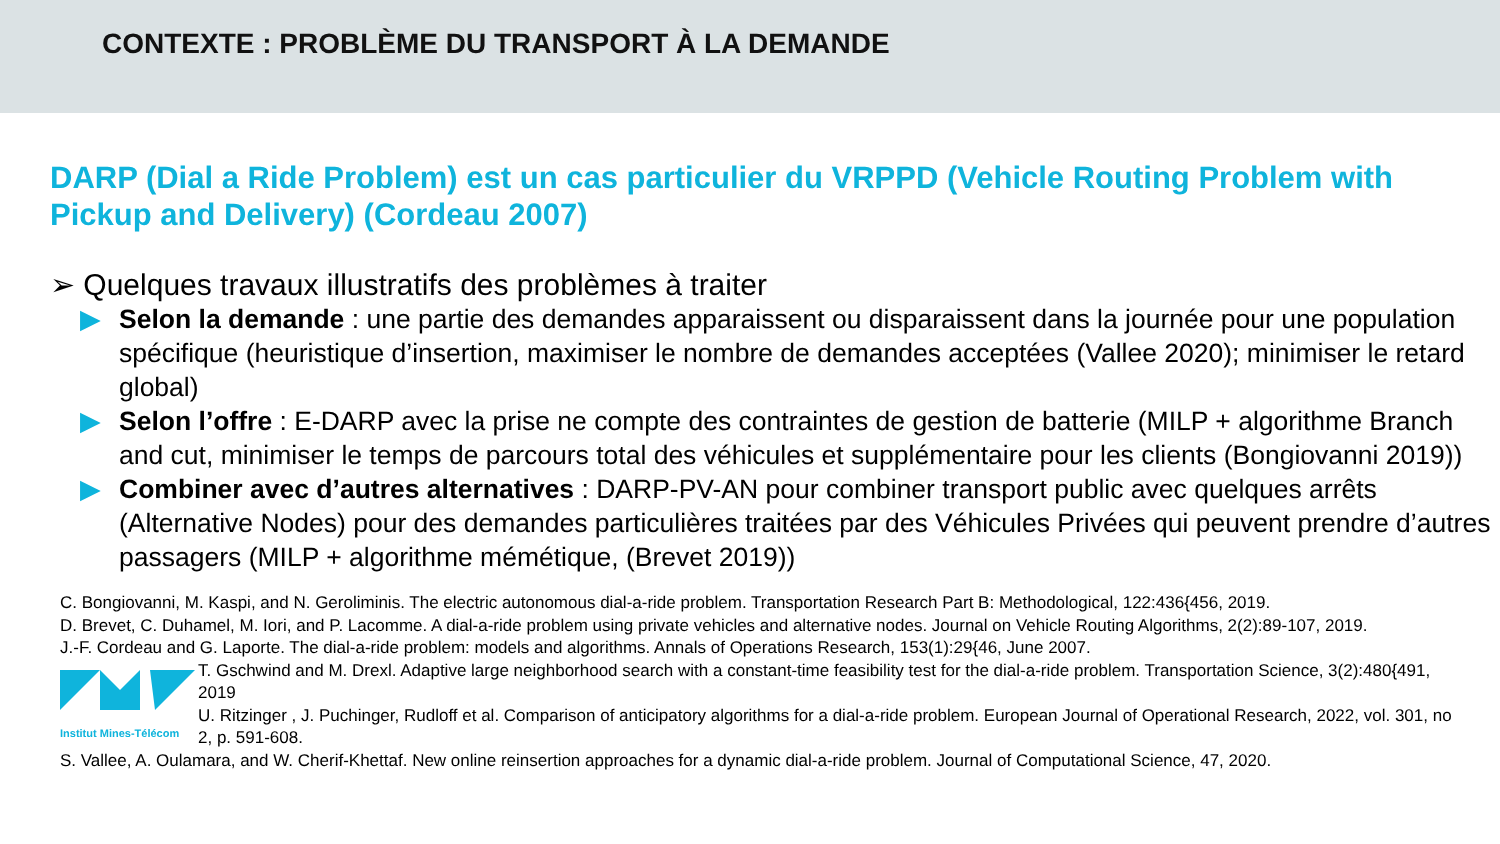CONTEXTE : PROBLÈME DU TRANSPORT À LA DEMANDE
DARP (Dial a Ride Problem) est un cas particulier du VRPPD (Vehicle Routing Problem with Pickup and Delivery) (Cordeau 2007)
➢ Quelques travaux illustratifs des problèmes à traiter
▶ Selon la demande : une partie des demandes apparaissent ou disparaissent dans la journée pour une population spécifique (heuristique d’insertion, maximiser le nombre de demandes acceptées (Vallee 2020); minimiser le retard global)
▶ Selon l’offre : E-DARP avec la prise ne compte des contraintes de gestion de batterie (MILP + algorithme Branch and cut, minimiser le temps de parcours total des véhicules et supplémentaire pour les clients (Bongiovanni 2019))
▶ Combiner avec d’autres alternatives : DARP-PV-AN pour combiner transport public avec quelques arrêts (Alternative Nodes) pour des demandes particulières traitées par des Véhicules Privées qui peuvent prendre d’autres passagers (MILP + algorithme mémétique, (Brevet 2019))
C. Bongiovanni, M. Kaspi, and N. Geroliminis. The electric autonomous dial-a-ride problem. Transportation Research Part B: Methodological, 122:436{456, 2019.
D. Brevet, C. Duhamel, M. Iori, and P. Lacomme. A dial-a-ride problem using private vehicles and alternative nodes. Journal on Vehicle Routing Algorithms, 2(2):89-107, 2019.
J.-F. Cordeau and G. Laporte. The dial-a-ride problem: models and algorithms. Annals of Operations Research, 153(1):29{46, June 2007.
Institut Mines-Télécom
T. Gschwind and M. Drexl. Adaptive large neighborhood search with a constant-time feasibility test for the dial-a-ride problem. Transportation Science, 3(2):480{491, 2019
U. Ritzinger , J. Puchinger, Rudloff et al. Comparison of anticipatory algorithms for a dial-a-ride problem. European Journal of Operational Research, 2022, vol. 301, no 2, p. 591-608.
S. Vallee, A. Oulamara, and W. Cherif-Khettaf. New online reinsertion approaches for a dynamic dial-a-ride problem. Journal of Computational Science, 47, 2020.